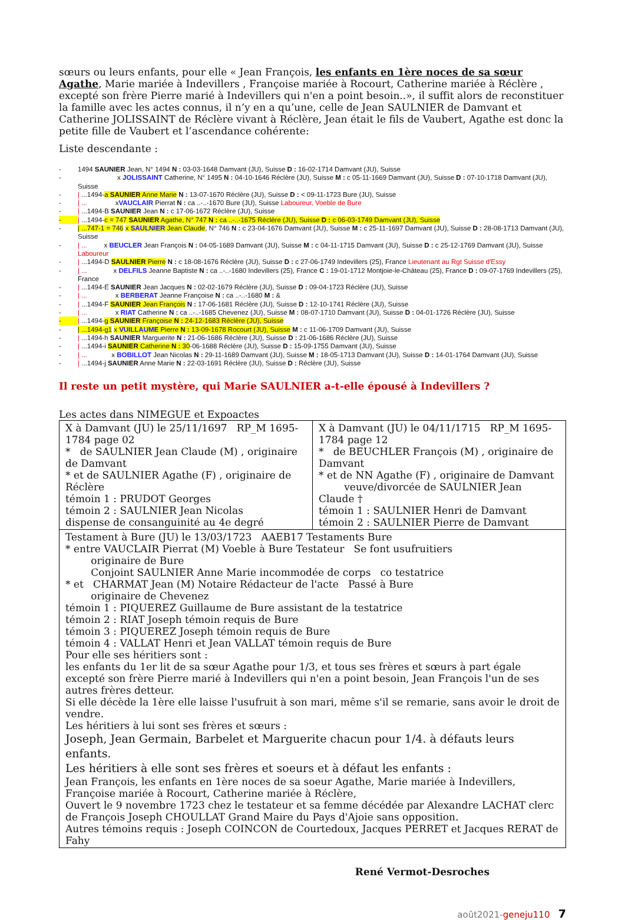sœurs ou leurs enfants, pour elle « Jean François, les enfants en 1ère noces de sa sœur Agathe, Marie mariée à Indevillers , Françoise mariée à Rocourt, Catherine mariée à Réclère , excepté son frère Pierre marié à Indevillers qui n'en a point besoin..», il suffit alors de reconstituer la famille avec les actes connus, il n’y en a qu’une, celle de Jean SAULNIER de Damvant et Catherine JOLISSAINT de Réclère vivant à Réclère, Jean était le fils de Vaubert, Agathe est donc la petite fille de Vaubert et l’ascendance cohérente:
Liste descendante :
- 1494 SAUNIER Jean, N° 1494 N : 03-03-1648 Damvant (JU), Suisse D : 16-02-1714 Damvant (JU), Suisse
- x JOLISSAINT Catherine, N° 1495 N : 04-10-1646 Réclère (JU), Suisse M : c 05-11-1669 Damvant (JU), Suisse D : 07-10-1718 Damvant (JU), Suisse
- | ...1494-a SAUNIER Anne Marie N : 13-07-1670 Réclère (JU), Suisse D : < 09-11-1723 Bure (JU), Suisse
- | ... xVAUCLAIR Pierrat N : ca ..-..-1670 Bure (JU), Suisse Laboureur, Voeble de Bure
- | ...1494-B SAUNIER Jean N : c 17-06-1672 Réclère (JU), Suisse
- | ...1494-c = 747 SAUNIER Agathe, N° 747 N : ca ..-..-1675 Réclère (JU), Suisse D : c 06-03-1749 Damvant (JU), Suisse
- | ...747-1 = 746 x SAULNIER Jean Claude, N° 746 N : c 23-04-1676 Damvant (JU), Suisse M : c 25-11-1697 Damvant (JU), Suisse D : 28-08-1713 Damvant (JU), Suisse
- | ... x BEUCLER Jean François N : 04-05-1689 Damvant (JU), Suisse M : c 04-11-1715 Damvant (JU), Suisse D : c 25-12-1769 Damvant (JU), Suisse Laboureur
- | ...1494-D SAULNIER Pierre N : c 18-08-1676 Réclère (JU), Suisse D : c 27-06-1749 Indevillers (25), France Lieutenant au Rgt Suisse d'Essy
- | ... x DELFILS Jeanne Baptiste N : ca ..-..-1680 Indevillers (25), France C : 19-01-1712 Montjoie-le-Château (25), France D : 09-07-1769 Indevillers (25), France
- | ...1494-E SAUNIER Jean Jacques N : 02-02-1679 Réclère (JU), Suisse D : 09-04-1723 Réclère (JU), Suisse
- | ... x BERBERAT Jeanne Françoise N : ca ..-..-1680 M : &
- | ...1494-F SAUNIER Jean François N : 17-06-1681 Réclère (JU), Suisse D : 12-10-1741 Réclère (JU), Suisse
- | ... x RIAT Catherine N : ca ..-..-1685 Chevenez (JU), Suisse M : 08-07-1710 Damvant (JU), Suisse D : 04-01-1726 Réclère (JU), Suisse
- | ...1494-g SAUNIER Françoise N : 24-12-1683 Réclère (JU), Suisse
- | ...1494-g1 x VUILLAUME Pierre N : 13-09-1678 Rocourt (JU), Suisse M : c 11-06-1709 Damvant (JU), Suisse
- | ...1494-h SAUNIER Marguerite N : 21-06-1686 Réclère (JU), Suisse D : 21-06-1686 Réclère (JU), Suisse
- | ...1494-i SAUNIER Catherine N : 30-06-1688 Réclère (JU), Suisse D : 15-09-1755 Damvant (JU), Suisse
- | ... x BOBILLOT Jean Nicolas N : 29-11-1689 Damvant (JU), Suisse M : 18-05-1713 Damvant (JU), Suisse D : 14-01-1764 Damvant (JU), Suisse
- | ...1494-j SAUNIER Anne Marie N : 22-03-1691 Réclère (JU), Suisse D : Réclère (JU), Suisse
Il reste un petit mystère, qui Marie SAULNIER a-t-elle épousé à Indevillers ?
Les actes dans NIMEGUE et Expoactes
| X à Damvant (JU) le 25/11/1697 RP_M 1695-1784 page 02 * de SAULNIER Jean Claude (M) , originaire de Damvant * et de SAULNIER Agathe (F) , originaire de Réclère témoin 1 : PRUDOT Georges témoin 2 : SAULNIER Jean Nicolas dispense de consanguinité au 4e degré | X à Damvant (JU) le 04/11/1715 RP_M 1695-1784 page 12 * de BEUCHLER François (M) , originaire de Damvant * et de NN Agathe (F) , originaire de Damvant veuve/divorcée de SAULNIER Jean Claude † témoin 1 : SAULNIER Henri de Damvant témoin 2 : SAULNIER Pierre de Damvant |
| Testament à Bure (JU) le 13/03/1723 AAEB17 Testaments Bure * entre VAUCLAIR Pierrat (M) Voeble à Bure Testateur Se font usufruitiers originaire de Bure Conjoint SAULNIER Anne Marie incommodée de corps co testatrice * et CHARMAT Jean (M) Notaire Rédacteur de l'acte Passé à Bure originaire de Chevenez témoin 1 : PIQUEREZ Guillaume de Bure assistant de la testatrice témoin 2 : RIAT Joseph témoin requis de Bure témoin 3 : PIQUEREZ Joseph témoin requis de Bure témoin 4 : VALLAT Henri et Jean VALLAT témoin requis de Bure Pour elle ses héritiers sont : les enfants du 1er lit de sa sœur Agathe pour 1/3, et tous ses frères et sœurs à part égale excepté son frère Pierre marié à Indevillers qui n'en a point besoin, Jean François l'un de ses autres frères detteur. Si elle décède la 1ère elle laisse l'usufruit à son mari, même s'il se remarie, sans avoir le droit de vendre. Les héritiers à lui sont ses frères et sœurs : Joseph, Jean Germain, Barbelet et Marguerite chacun pour 1/4. à défauts leurs enfants. Les héritiers à elle sont ses frères et soeurs et à défaut les enfants : Jean François, les enfants en 1ère noces de sa soeur Agathe, Marie mariée à Indevillers, Françoise mariée à Rocourt, Catherine mariée à Réclère, Ouvert le 9 novembre 1723 chez le testateur et sa femme décédée par Alexandre LACHAT clerc de François Joseph CHOULLAT Grand Maire du Pays d'Ajoie sans opposition. Autres témoins requis : Joseph COINCON de Courtedoux, Jacques PERRET et Jacques RERAT de Fahy | |
René Vermot-Desroches
août2021-geneju110 7